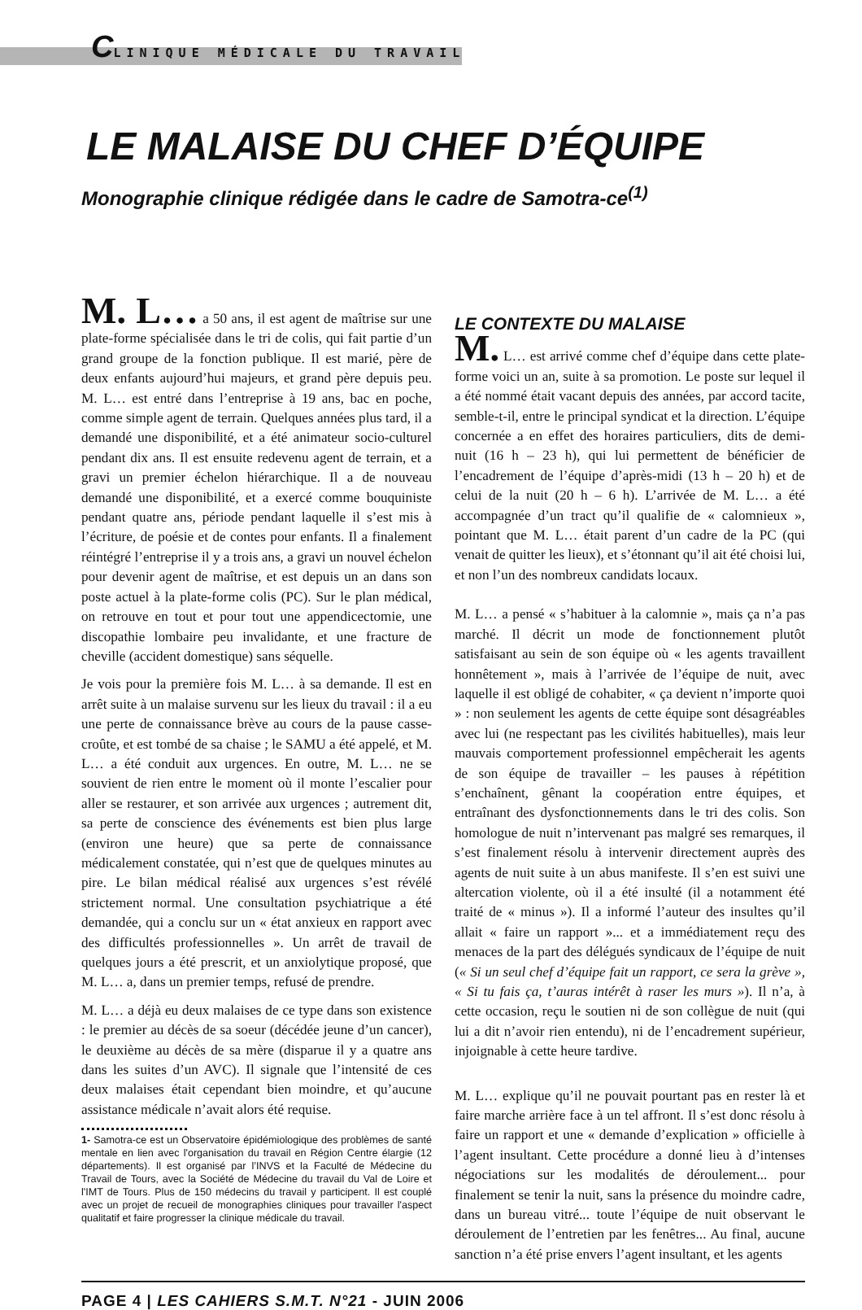CLINIQUE MÉDICALE DU TRAVAIL
LE MALAISE DU CHEF D’ÉQUIPE
Monographie clinique rédigée dans le cadre de Samotra-ce<sup>(1)</sup>
M. L… a 50 ans, il est agent de maîtrise sur une plate-forme spécialisée dans le tri de colis, qui fait partie d’un grand groupe de la fonction publique. Il est marié, père de deux enfants aujourd’hui majeurs, et grand père depuis peu. M. L… est entré dans l’entreprise à 19 ans, bac en poche, comme simple agent de terrain. Quelques années plus tard, il a demandé une disponibilité, et a été animateur socio-culturel pendant dix ans. Il est ensuite redevenu agent de terrain, et a gravi un premier échelon hiérarchique. Il a de nouveau demandé une disponibilité, et a exercé comme bouquiniste pendant quatre ans, période pendant laquelle il s’est mis à l’écriture, de poésie et de contes pour enfants. Il a finalement réintégré l’entreprise il y a trois ans, a gravi un nouvel échelon pour devenir agent de maîtrise, et est depuis un an dans son poste actuel à la plate-forme colis (PC). Sur le plan médical, on retrouve en tout et pour tout une appendicectomie, une discopathie lombaire peu invalidante, et une fracture de cheville (accident domestique) sans séquelle.
Je vois pour la première fois M. L… à sa demande. Il est en arrêt suite à un malaise survenu sur les lieux du travail : il a eu une perte de connaissance brève au cours de la pause casse-croûte, et est tombé de sa chaise ; le SAMU a été appelé, et M. L… a été conduit aux urgences. En outre, M. L… ne se souvient de rien entre le moment où il monte l’escalier pour aller se restaurer, et son arrivée aux urgences ; autrement dit, sa perte de conscience des événements est bien plus large (environ une heure) que sa perte de connaissance médicalement constatée, qui n’est que de quelques minutes au pire. Le bilan médical réalisé aux urgences s’est révélé strictement normal. Une consultation psychiatrique a été demandée, qui a conclu sur un « état anxieux en rapport avec des difficultés professionnelles ». Un arrêt de travail de quelques jours a été prescrit, et un anxiolytique proposé, que M. L… a, dans un premier temps, refusé de prendre.
M. L… a déjà eu deux malaises de ce type dans son existence : le premier au décès de sa soeur (décédée jeune d’un cancer), le deuxième au décès de sa mère (disparue il y a quatre ans dans les suites d’un AVC). Il signale que l’intensité de ces deux malaises était cependant bien moindre, et qu’aucune assistance médicale n’avait alors été requise.
1- Samotra-ce est un Observatoire épidémiologique des problèmes de santé mentale en lien avec l'organisation du travail en Région Centre élargie (12 départements). Il est organisé par l’INVS et la Faculté de Médecine du Travail de Tours, avec la Société de Médecine du travail du Val de Loire et l'IMT de Tours. Plus de 150 médecins du travail y participent. Il est couplé avec un projet de recueil de monographies cliniques pour travailler l'aspect qualitatif et faire progresser la clinique médicale du travail.
LE CONTEXTE DU MALAISE
M. L… est arrivé comme chef d’équipe dans cette plate-forme voici un an, suite à sa promotion. Le poste sur lequel il a été nommé était vacant depuis des années, par accord tacite, semble-t-il, entre le principal syndicat et la direction. L’équipe concernée a en effet des horaires particuliers, dits de demi-nuit (16 h – 23 h), qui lui permettent de bénéficier de l’encadrement de l’équipe d’après-midi (13 h – 20 h) et de celui de la nuit (20 h – 6 h). L’arrivée de M. L… a été accompagnée d’un tract qu’il qualifie de « calomnieux », pointant que M. L… était parent d’un cadre de la PC (qui venait de quitter les lieux), et s’étonnant qu’il ait été choisi lui, et non l’un des nombreux candidats locaux.
M. L… a pensé « s’habituer à la calomnie », mais ça n’a pas marché. Il décrit un mode de fonctionnement plutôt satisfaisant au sein de son équipe où « les agents travaillent honnêtement », mais à l’arrivée de l’équipe de nuit, avec laquelle il est obligé de cohabiter, « ça devient n’importe quoi » : non seulement les agents de cette équipe sont désagréables avec lui (ne respectant pas les civilités habituelles), mais leur mauvais comportement professionnel empêcherait les agents de son équipe de travailler – les pauses à répétition s’enchaînent, gênant la coopération entre équipes, et entraînant des dysfonctionnements dans le tri des colis. Son homologue de nuit n’intervenant pas malgré ses remarques, il s’est finalement résolu à intervenir directement auprès des agents de nuit suite à un abus manifeste. Il s’en est suivi une altercation violente, où il a été insulté (il a notamment été traité de « minus »). Il a informé l’auteur des insultes qu’il allait « faire un rapport »... et a immédiatement reçu des menaces de la part des délégués syndicaux de l’équipe de nuit (« Si un seul chef d’équipe fait un rapport, ce sera la grève », « Si tu fais ça, t’auras intérêt à raser les murs »). Il n’a, à cette occasion, reçu le soutien ni de son collègue de nuit (qui lui a dit n’avoir rien entendu), ni de l’encadrement supérieur, injoignable à cette heure tardive.
M. L… explique qu’il ne pouvait pourtant pas en rester là et faire marche arrière face à un tel affront. Il s’est donc résolu à faire un rapport et une « demande d’explication » officielle à l’agent insultant. Cette procédure a donné lieu à d’intenses négociations sur les modalités de déroulement... pour finalement se tenir la nuit, sans la présence du moindre cadre, dans un bureau vitré... toute l’équipe de nuit observant le déroulement de l’entretien par les fenêtres... Au final, aucune sanction n’a été prise envers l’agent insultant, et les agents
PAGE 4 | LES CAHIERS S.M.T. N°21 - JUIN 2006